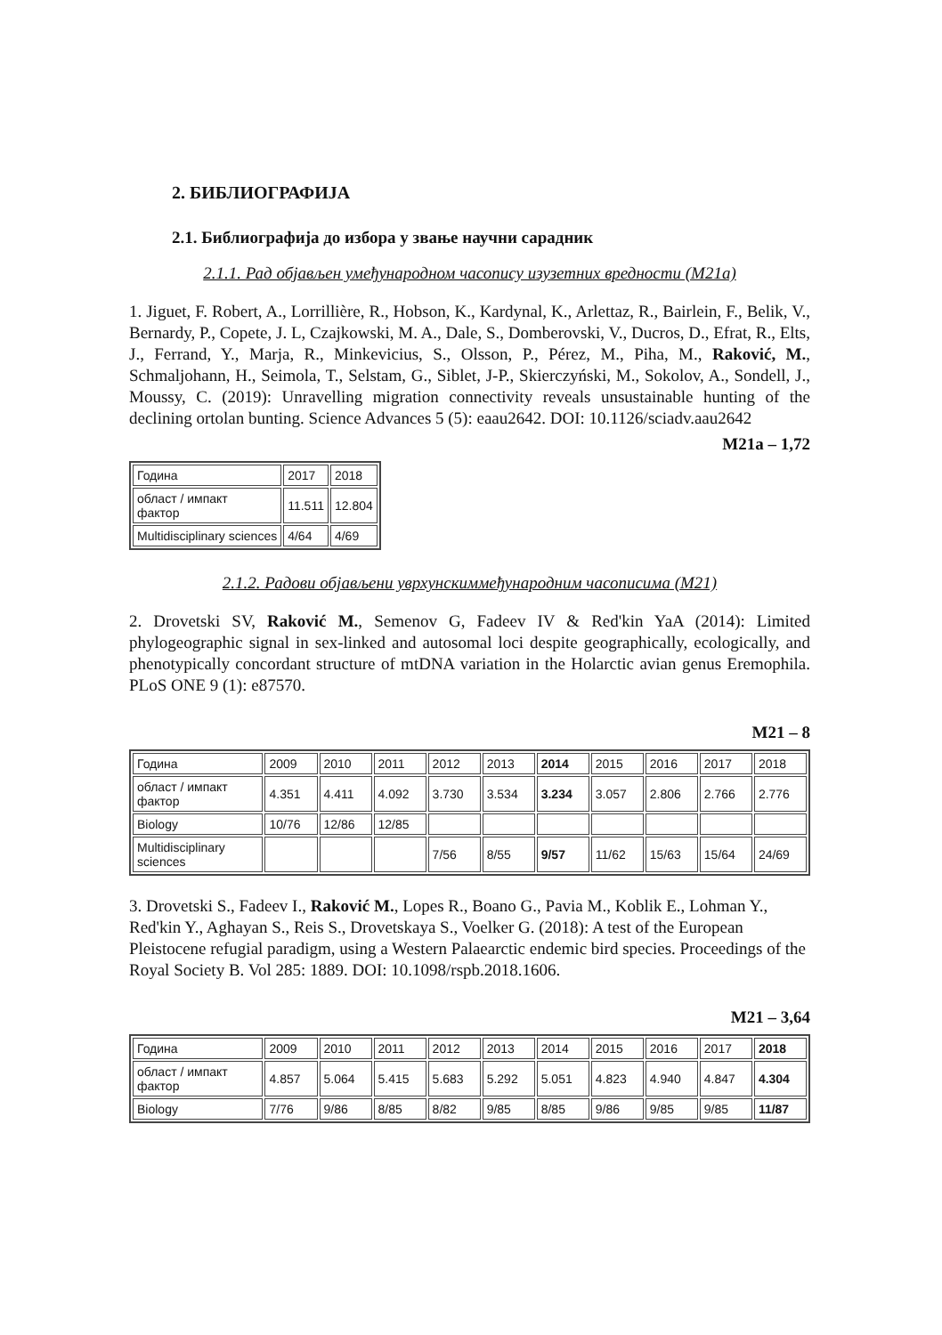2. БИБЛИОГРАФИЈА
2.1. Библиографија до избора у звање научни сарадник
2.1.1. Рад објављен умеђународном часопису изузетних вредности (М21а)
1. Jiguet, F. Robert, A., Lorrillière, R., Hobson, K., Kardynal, K., Arlettaz, R., Bairlein, F., Belik, V., Bernardy, P., Copete, J. L, Czajkowski, M. A., Dale, S., Domberovski, V., Ducros, D., Efrat, R., Elts, J., Ferrand, Y., Marja, R., Minkevicius, S., Olsson, P., Pérez, M., Piha, M., Raković, M., Schmaljohann, H., Seimola, T., Selstam, G., Siblet, J-P., Skierczyński, M., Sokolov, A., Sondell, J., Moussy, C. (2019): Unravelling migration connectivity reveals unsustainable hunting of the declining ortolan bunting. Science Advances 5 (5): eaau2642. DOI: 10.1126/sciadv.aau2642
M21a – 1,72
| Година | 2017 | 2018 |
| област / импакт фактор | 11.511 | 12.804 |
| Multidisciplinary sciences | 4/64 | 4/69 |
2.1.2. Радови објављени уврхунскиммеђународним часописима (М21)
2. Drovetski SV, Raković M., Semenov G, Fadeev IV & Red'kin YaA (2014): Limited phylogeographic signal in sex-linked and autosomal loci despite geographically, ecologically, and phenotypically concordant structure of mtDNA variation in the Holarctic avian genus Eremophila. PLoS ONE 9 (1): e87570.
M21 – 8
| Година | 2009 | 2010 | 2011 | 2012 | 2013 | 2014 | 2015 | 2016 | 2017 | 2018 |
| област / импакт фактор | 4.351 | 4.411 | 4.092 | 3.730 | 3.534 | 3.234 | 3.057 | 2.806 | 2.766 | 2.776 |
| Biology | 10/76 | 12/86 | 12/85 | | | | | | | |
| Multidisciplinary sciences | | | | 7/56 | 8/55 | 9/57 | 11/62 | 15/63 | 15/64 | 24/69 |
3. Drovetski S., Fadeev I., Raković M., Lopes R., Boano G., Pavia M., Koblik E., Lohman Y., Red'kin Y., Aghayan S., Reis S., Drovetskaya S., Voelker G. (2018): A test of the European Pleistocene refugial paradigm, using a Western Palaearctic endemic bird species. Proceedings of the Royal Society B. Vol 285: 1889. DOI: 10.1098/rspb.2018.1606.
M21 – 3,64
| Година | 2009 | 2010 | 2011 | 2012 | 2013 | 2014 | 2015 | 2016 | 2017 | 2018 |
| област / импакт фактор | 4.857 | 5.064 | 5.415 | 5.683 | 5.292 | 5.051 | 4.823 | 4.940 | 4.847 | 4.304 |
| Biology | 7/76 | 9/86 | 8/85 | 8/82 | 9/85 | 8/85 | 9/86 | 9/85 | 9/85 | 11/87 |